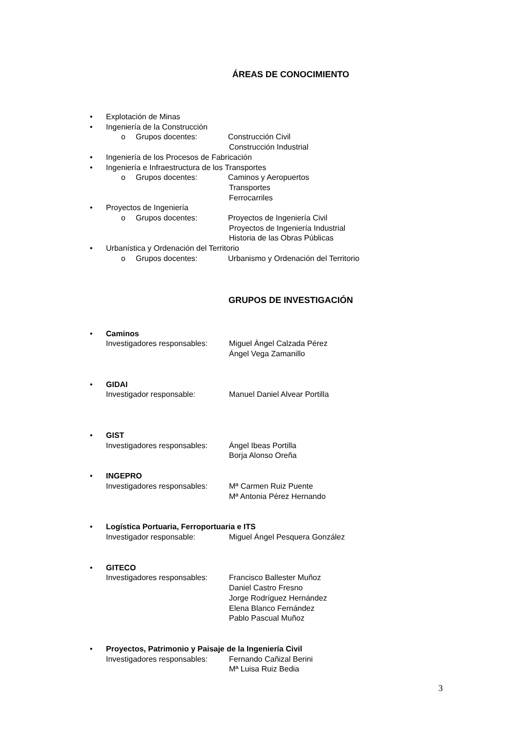ÁREAS DE CONOCIMIENTO
• Explotación de Minas
• Ingeniería de la Construcción
o Grupos docentes: Construcción Civil
Construcción Industrial
• Ingeniería de los Procesos de Fabricación
• Ingeniería e Infraestructura de los Transportes
o Grupos docentes: Caminos y Aeropuertos
Transportes
Ferrocarriles
• Proyectos de Ingeniería
o Grupos docentes: Proyectos de Ingeniería Civil
Proyectos de Ingeniería Industrial
Historia de las Obras Públicas
• Urbanística y Ordenación del Territorio
o Grupos docentes: Urbanismo y Ordenación del Territorio
GRUPOS DE INVESTIGACIÓN
• Caminos
Investigadores responsables: Miguel Ángel Calzada Pérez
Ángel Vega Zamanillo
• GIDAI
Investigador responsable: Manuel Daniel Alvear Portilla
• GIST
Investigadores responsables: Ángel Ibeas Portilla
Borja Alonso Oreña
• INGEPRO
Investigadores responsables: Mª Carmen Ruiz Puente
Mª Antonia Pérez Hernando
• Logística Portuaria, Ferroportuaria e ITS
Investigador responsable: Miguel Ángel Pesquera González
• GITECO
Investigadores responsables: Francisco Ballester Muñoz
Daniel Castro Fresno
Jorge Rodríguez Hernández
Elena Blanco Fernández
Pablo Pascual Muñoz
• Proyectos, Patrimonio y Paisaje de la Ingeniería Civil
Investigadores responsables: Fernando Cañizal Berini
Mª Luisa Ruiz Bedia
3